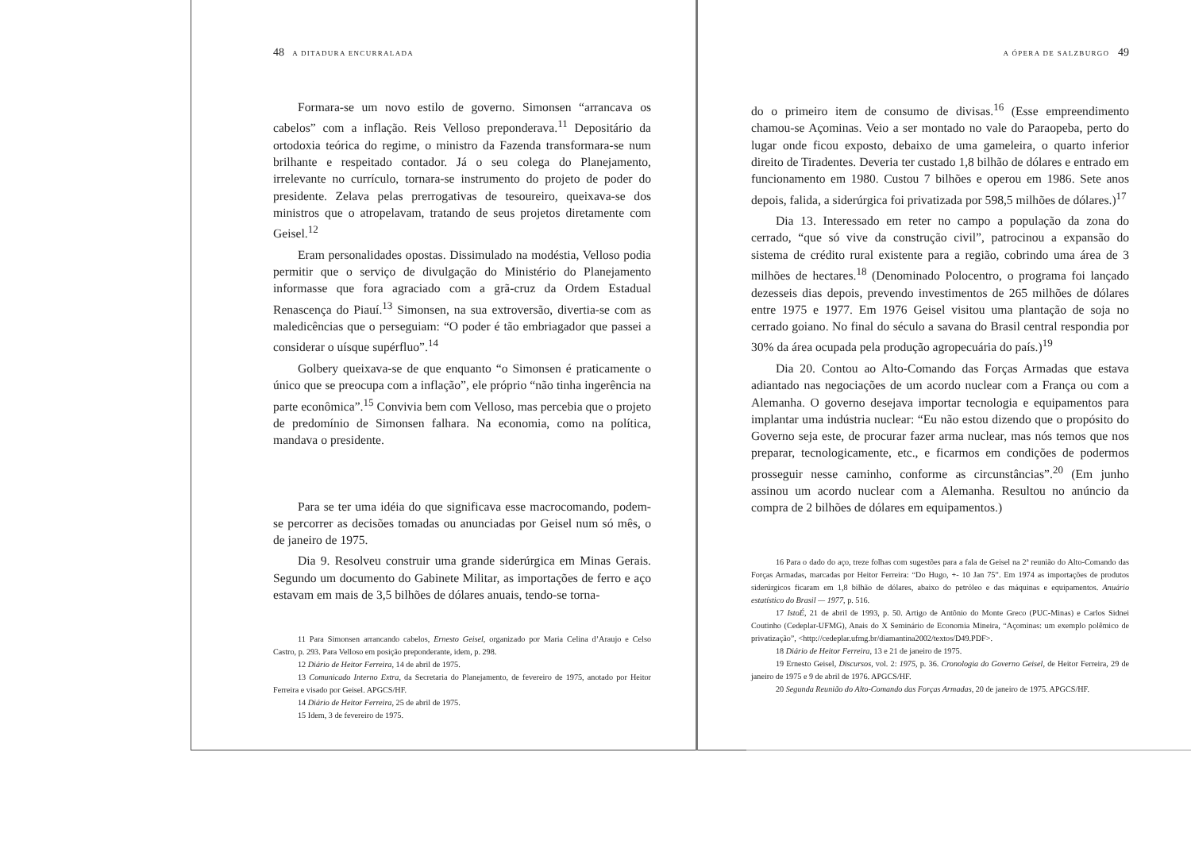48 A DITADURA ENCURRALADA
Formara-se um novo estilo de governo. Simonsen “arrancava os cabelos” com a inflação. Reis Velloso preponderava.<sup>11</sup> Depositário da ortodoxia teórica do regime, o ministro da Fazenda transformara-se num brilhante e respeitado contador. Já o seu colega do Planejamento, irrelevante no currículo, tornara-se instrumento do projeto de poder do presidente. Zelava pelas prerrogativas de tesoureiro, queixava-se dos ministros que o atropelavam, tratando de seus projetos diretamente com Geisel.<sup>12</sup>
Eram personalidades opostas. Dissimulado na modéstia, Velloso podia permitir que o serviço de divulgação do Ministério do Planejamento informasse que fora agraciado com a grã-cruz da Ordem Estadual Renascença do Piauí.<sup>13</sup> Simonsen, na sua extroversão, divertia-se com as maledicências que o perseguiam: “O poder é tão embriagador que passei a considerar o uísque supérfluo”.<sup>14</sup>
Golbery queixava-se de que enquanto “o Simonsen é praticamente o único que se preocupa com a inflação”, ele próprio “não tinha ingerência na parte econômica”.<sup>15</sup> Convivia bem com Velloso, mas percebia que o projeto de predomínio de Simonsen falhara. Na economia, como na política, mandava o presidente.
Para se ter uma idéia do que significava esse macrocomando, podem-se percorrer as decisões tomadas ou anunciadas por Geisel num só mês, o de janeiro de 1975.
Dia 9. Resolveu construir uma grande siderúrgica em Minas Gerais. Segundo um documento do Gabinete Militar, as importações de ferro e aço estavam em mais de 3,5 bilhões de dólares anuais, tendo-se torna-
11 Para Simonsen arrancando cabelos, Ernesto Geisel, organizado por Maria Celina d’Araujo e Celso Castro, p. 293. Para Velloso em posição preponderante, idem, p. 298.
12 Diário de Heitor Ferreira, 14 de abril de 1975.
13 Comunicado Interno Extra, da Secretaria do Planejamento, de fevereiro de 1975, anotado por Heitor Ferreira e visado por Geisel. APGCS/HF.
14 Diário de Heitor Ferreira, 25 de abril de 1975.
15 Idem, 3 de fevereiro de 1975.
A ÓPERA DE SALZBURGO 49
do o primeiro item de consumo de divisas.<sup>16</sup> (Esse empreendimento chamou-se Açominas. Veio a ser montado no vale do Paraopeba, perto do lugar onde ficou exposto, debaixo de uma gameleira, o quarto inferior direito de Tiradentes. Deveria ter custado 1,8 bilhão de dólares e entrado em funcionamento em 1980. Custou 7 bilhões e operou em 1986. Sete anos depois, falida, a siderúrgica foi privatizada por 598,5 milhões de dólares.)<sup>17</sup>
Dia 13. Interessado em reter no campo a população da zona do cerrado, “que só vive da construção civil”, patrocinou a expansão do sistema de crédito rural existente para a região, cobrindo uma área de 3 milhões de hectares.<sup>18</sup> (Denominado Polocentro, o programa foi lançado dezesseis dias depois, prevendo investimentos de 265 milhões de dólares entre 1975 e 1977. Em 1976 Geisel visitou uma plantação de soja no cerrado goiano. No final do século a savana do Brasil central respondia por 30% da área ocupada pela produção agropecuária do país.)<sup>19</sup>
Dia 20. Contou ao Alto-Comando das Forças Armadas que estava adiantado nas negociações de um acordo nuclear com a França ou com a Alemanha. O governo desejava importar tecnologia e equipamentos para implantar uma indústria nuclear: “Eu não estou dizendo que o propósito do Governo seja este, de procurar fazer arma nuclear, mas nós temos que nos preparar, tecnologicamente, etc., e ficarmos em condições de podermos prosseguir nesse caminho, conforme as circunstâncias”.<sup>20</sup> (Em junho assinou um acordo nuclear com a Alemanha. Resultou no anúncio da compra de 2 bilhões de dólares em equipamentos.)
16 Para o dado do aço, treze folhas com sugestões para a fala de Geisel na 2ª reunião do Alto-Comando das Forças Armadas, marcadas por Heitor Ferreira: “Do Hugo, +- 10 Jan 75”. Em 1974 as importações de produtos siderúrgicos ficaram em 1,8 bilhão de dólares, abaixo do petróleo e das máquinas e equipamentos. Anuário estatístico do Brasil — 1977, p. 516.
17 IstoÉ, 21 de abril de 1993, p. 50. Artigo de Antônio do Monte Greco (PUC-Minas) e Carlos Sidnei Coutinho (Cedeplar-UFMG), Anais do X Seminário de Economia Mineira, “Açominas: um exemplo polêmico de privatização”, <http://cedeplar.ufmg.br/diamantina2002/textos/D49.PDF>.
18 Diário de Heitor Ferreira, 13 e 21 de janeiro de 1975.
19 Ernesto Geisel, Discursos, vol. 2: 1975, p. 36. Cronologia do Governo Geisel, de Heitor Ferreira, 29 de janeiro de 1975 e 9 de abril de 1976. APGCS/HF.
20 Segunda Reunião do Alto-Comando das Forças Armadas, 20 de janeiro de 1975. APGCS/HF.